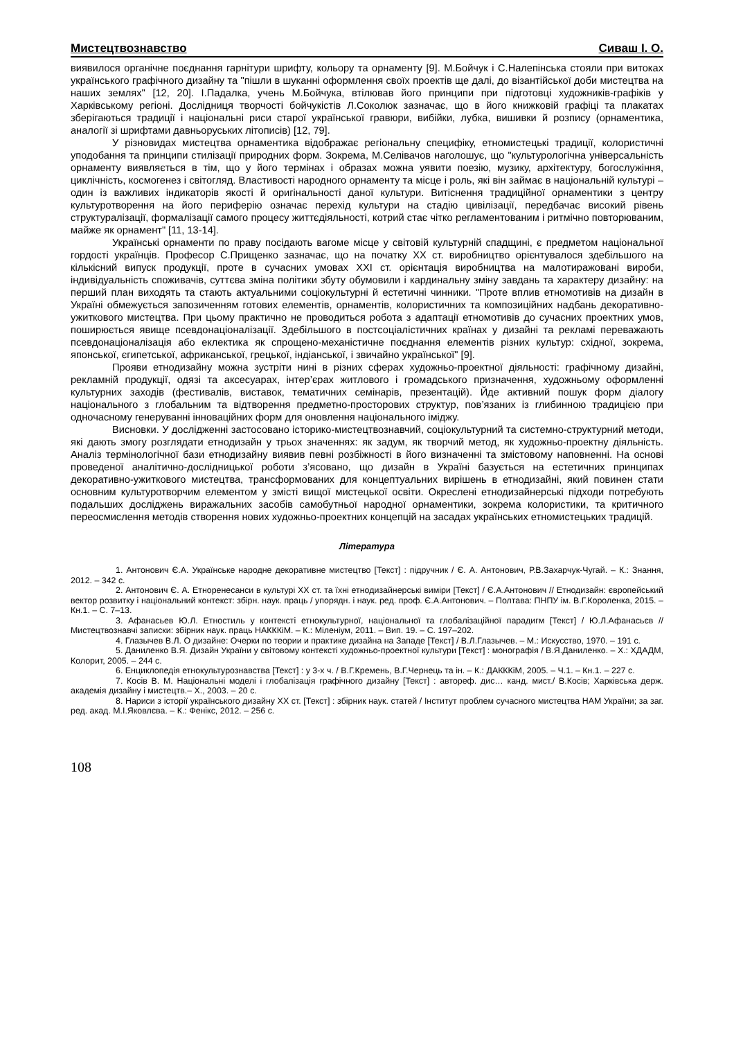Мистецтвознавство Сиваш І. О.
виявилося органічне поєднання гарнітури шрифту, кольору та орнаменту [9]. М.Бойчук і С.Налепінська стояли при витоках українського графічного дизайну та "пішли в шуканні оформлення своїх проектів ще далі, до візантійської доби мистецтва на наших землях" [12, 20]. І.Падалка, учень М.Бойчука, втілював його принципи при підготовці художників-графіків у Харківському регіоні. Дослідниця творчості бойчукістів Л.Соколюк зазначає, що в його книжковій графіці та плакатах зберігаються традиції і національні риси старої української гравюри, вибійки, лубка, вишивки й розпису (орнаментика, аналогії зі шрифтами давньоруських літописів) [12, 79].
У різновидах мистецтва орнаментика відображає регіональну специфіку, етномистецькі традиції, колористичні уподобання та принципи стилізації природних форм. Зокрема, М.Селівачов наголошує, що "культурологічна універсальність орнаменту виявляється в тім, що у його термінах і образах можна уявити поезію, музику, архітектуру, богослужіння, циклічність, космогенез і світогляд. Властивості народного орнаменту та місце і роль, які він займає в національній культурі – один із важливих індикаторів якості й оригінальності даної культури. Витіснення традиційної орнаментики з центру культуротворення на його периферію означає перехід культури на стадію цивілізації, передбачає високий рівень структуралізації, формалізації самого процесу життєдіяльності, котрий стає чітко регламентованим і ритмічно повторюваним, майже як орнамент" [11, 13-14].
Українські орнаменти по праву посідають вагоме місце у світовій культурній спадщині, є предметом національної гордості українців. Професор С.Прищенко зазначає, що на початку ХХ ст. виробництво орієнтувалося здебільшого на кількісний випуск продукції, проте в сучасних умовах ХХІ ст. орієнтація виробництва на малотиражовані вироби, індивідуальність споживачів, суттєва зміна політики збуту обумовили і кардинальну зміну завдань та характеру дизайну: на перший план виходять та стають актуальними соціокультурні й естетичні чинники. "Проте вплив етномотивів на дизайн в Україні обмежується запозиченням готових елементів, орнаментів, колористичних та композиційних надбань декоративно-ужиткового мистецтва. При цьому практично не проводиться робота з адаптації етномотивів до сучасних проектних умов, поширюється явище псевдонаціоналізації. Здебільшого в постсоціалістичних країнах у дизайні та рекламі переважають псевдонаціоналізація або еклектика як спрощено-механістичне поєднання елементів різних культур: східної, зокрема, японської, єгипетської, африканської, грецької, індіанської, і звичайно української" [9].
Прояви етнодизайну можна зустріти нині в різних сферах художньо-проектної діяльності: графічному дизайні, рекламній продукції, одязі та аксесуарах, інтер’єрах житлового і громадського призначення, художньому оформленні культурних заходів (фестивалів, виставок, тематичних семінарів, презентацій). Йде активний пошук форм діалогу національного з глобальним та відтворення предметно-просторових структур, пов’язаних із глибинною традицією при одночасному генеруванні інноваційних форм для оновлення національного іміджу.
Висновки. У дослідженні застосовано історико-мистецтвознавчий, соціокультурний та системно-структурний методи, які дають змогу розглядати етнодизайн у трьох значеннях: як задум, як творчий метод, як художньо-проектну діяльність. Аналіз термінологічної бази етнодизайну виявив певні розбіжності в його визначенні та змістовому наповненні. На основі проведеної аналітично-дослідницької роботи з’ясовано, що дизайн в Україні базується на естетичних принципах декоративно-ужиткового мистецтва, трансформованих для концептуальних вирішень в етнодизайні, який повинен стати основним культуротворчим елементом у змісті вищої мистецької освіти. Окреслені етнодизайнерські підходи потребують подальших досліджень виражальних засобів самобутньої народної орнаментики, зокрема колористики, та критичного переосмислення методів створення нових художньо-проектних концепцій на засадах українських етномистецьких традицій.
Література
1. Антонович Є.А. Українське народне декоративне мистецтво [Текст] : підручник / Є. А. Антонович, Р.В.Захарчук-Чугай. – К.: Знання, 2012. – 342 с.
2. Антонович Є. А. Етноренесанси в культурі ХХ ст. та їхні етнодизайнерські виміри [Текст] / Є.А.Антонович // Етнодизайн: європейський вектор розвитку і національний контекст: збірн. наук. праць / упорядн. і наук. ред. проф. Є.А.Антонович. – Полтава: ПНПУ ім. В.Г.Короленка, 2015. – Кн.1. – С. 7–13.
3. Афанасьев Ю.Л. Етностиль у контексті етнокультурної, національної та глобалізаційної парадигм [Текст] / Ю.Л.Афанасьєв // Мистецтвознавчі записки: збірник наук. праць НАКККіМ. – К.: Міленіум, 2011. – Вип. 19. – С. 197–202.
4. Глазычев В.Л. О дизайне: Очерки по теории и практике дизайна на Западе [Текст] / В.Л.Глазычев. – М.: Искусство, 1970. – 191 с.
5. Даниленко В.Я. Дизайн України у світовому контексті художньо-проектної культури [Текст] : монографія / В.Я.Даниленко. – Х.: ХДАДМ, Колорит, 2005. – 244 с.
6. Енциклопедія етнокультурознавства [Текст] : у 3-х ч. / В.Г.Кремень, В.Г.Чернець та ін. – К.: ДАКККіМ, 2005. – Ч.1. – Кн.1. – 227 с.
7. Косів В. М. Національні моделі і глобалізація графічного дизайну [Текст] : автореф. дис… канд. мист./ В.Косів; Харківська держ. академія дизайну і мистецтв.– Х., 2003. – 20 с.
8. Нариси з історії українського дизайну ХХ ст. [Текст] : збірник наук. статей / Інститут проблем сучасного мистецтва НАМ України; за заг. ред. акад. М.І.Яковлєва. – К.: Фенікс, 2012. – 256 с.
108